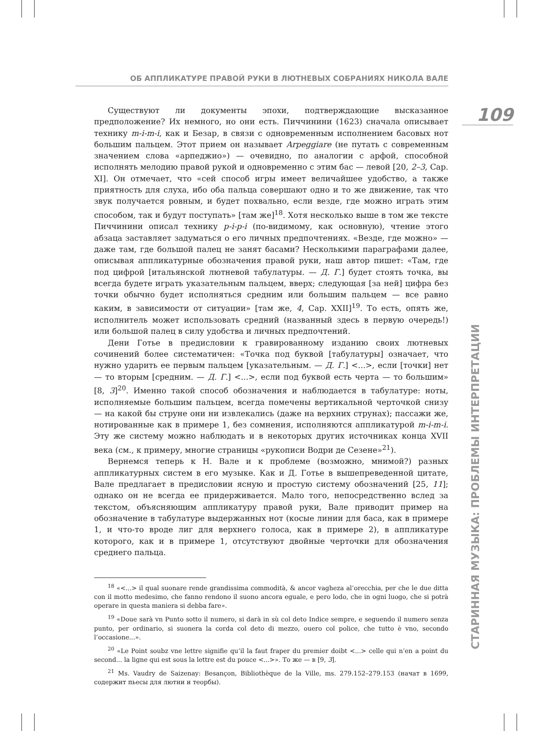ОБ АППЛИКАТУРЕ ПРАВОЙ РУКИ В ЛЮТНЕВЫХ СОБРАНИЯХ НИКОЛА ВАЛЕ
109
СТАРИННАЯ МУЗЫКА: ПРОБЛЕМЫ ИНТЕРПРЕТАЦИИ
Существуют ли документы эпохи, подтверждающие высказанное предположение? Их немного, но они есть. Пиччинини (1623) сначала описывает технику m-i-m-i, как и Безар, в связи с одновременным исполнением басовых нот большим пальцем. Этот прием он называет Arpeggiare (не путать с современным значением слова «арпеджио») — очевидно, по аналогии с арфой, способной исполнять мелодию правой рукой и одновременно с этим бас — левой [20, 2–3, Cap. XI]. Он отмечает, что «сей способ игры имеет величайшее удобство, а также приятность для слуха, ибо оба пальца совершают одно и то же движение, так что звук получается ровным, и будет похвально, если везде, где можно играть этим способом, так и будут поступать» [там же]<sup>18</sup>. Хотя несколько выше в том же тексте Пиччинини описал технику p-i-p-i (по-видимому, как основную), чтение этого абзаца заставляет задуматься о его личных предпочтениях. «Везде, где можно» — даже там, где большой палец не занят басами? Несколькими параграфами далее, описывая аппликатурные обозначения правой руки, наш автор пишет: «Там, где под цифрой [итальянской лютневой табулатуры. — Д. Г.] будет стоять точка, вы всегда будете играть указательным пальцем, вверх; следующая [за ней] цифра без точки обычно будет исполняться средним или большим пальцем — все равно каким, в зависимости от ситуации» [там же, 4, Cap. XXII]<sup>19</sup>. То есть, опять же, исполнитель может использовать средний (названный здесь в первую очередь!) или большой палец в силу удобства и личных предпочтений.
Дени Готье в предисловии к гравированному изданию своих лютневых сочинений более систематичен: «Точка под буквой [табулатуры] означает, что нужно ударить ее первым пальцем [указательным. — Д. Г.] <...>, если [точки] нет — то вторым [средним. — Д. Г.] <...>, если под буквой есть черта — то большим» [8, 3]<sup>20</sup>. Именно такой способ обозначения и наблюдается в табулатуре: ноты, исполняемые большим пальцем, всегда помечены вертикальной черточкой снизу — на какой бы струне они ни извлекались (даже на верхних струнах); пассажи же, нотированные как в примере 1, без сомнения, исполняются аппликатурой m-i-m-i. Эту же систему можно наблюдать и в некоторых других источниках конца XVII века (см., к примеру, многие страницы «рукописи Водри де Сезене»<sup>21</sup>).
Вернемся теперь к Н. Вале и к проблеме (возможно, мнимой?) разных аппликатурных систем в его музыке. Как и Д. Готье в вышепреведенной цитате, Вале предлагает в предисловии ясную и простую систему обозначений [25, 11]; однако он не всегда ее придерживается. Мало того, непосредственно вслед за текстом, объясняющим аппликатуру правой руки, Вале приводит пример на обозначение в табулатуре выдержанных нот (косые линии для баса, как в примере 1, и что-то вроде лиг для верхнего голоса, как в примере 2), в аппликатуре которого, как и в примере 1, отсутствуют двойные черточки для обозначения среднего пальца.
<sup>18</sup> «<...> il qual suonare rende grandissima commodità, & ancor vagheza al’orecchia, per che le due ditta con il motto medesimo, che fanno rendono il suono ancora eguale, e pero lodo, che in ogni luogo, che si potrà operare in questa maniera si debba fare».
<sup>19</sup> «Doue sarà vn Punto sotto il numero, si darà in sù col deto Indice sempre, e seguendo il numero senza punto, per ordinario, si suonera la corda col deto di mezzo, ouero col police, che tutto è vno, secondo l’occasione...».
<sup>20</sup> «Le Point soubz vne lettre signifie qu’il la faut fraper du premier doibt <...> celle qui n’en a point du second... la ligne qui est sous la lettre est du pouce <...>». То же — в [9, 3].
<sup>21</sup> Ms. Vaudry de Saizenay: Besançon, Bibliothèque de la Ville, ms. 279.152–279.153 (начат в 1699, содержит пьесы для лютни и теорбы).